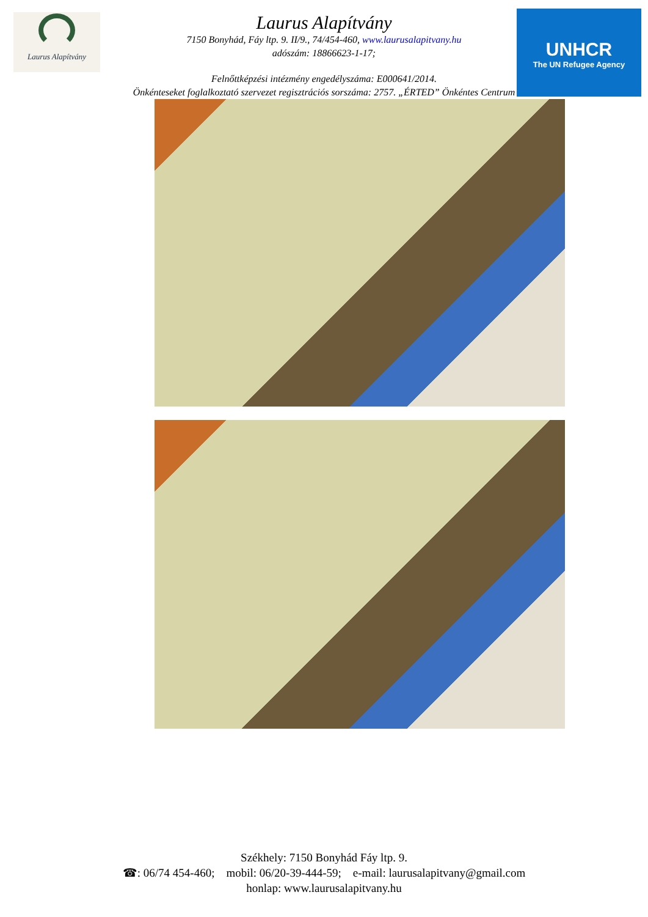Laurus Alapítvány
UNHCR
The UN Refugee Agency
Laurus Alapítvány
7150 Bonyhád, Fáy ltp. 9. II/9., 74/454-460, www.laurusalapitvany.hu
adószám: 18866623-1-17;
Felnőttképzési intézmény engedélyszáma: E000641/2014.
Önkénteseket foglalkoztató szervezet regisztrációs sorszáma: 2757. „ÉRTED” Önkéntes Centrum
Székhely: 7150 Bonyhád Fáy ltp. 9.
☎: 06/74 454-460; mobil: 06/20-39-444-59; e-mail: laurusalapitvany@gmail.com
honlap: www.laurusalapitvany.hu